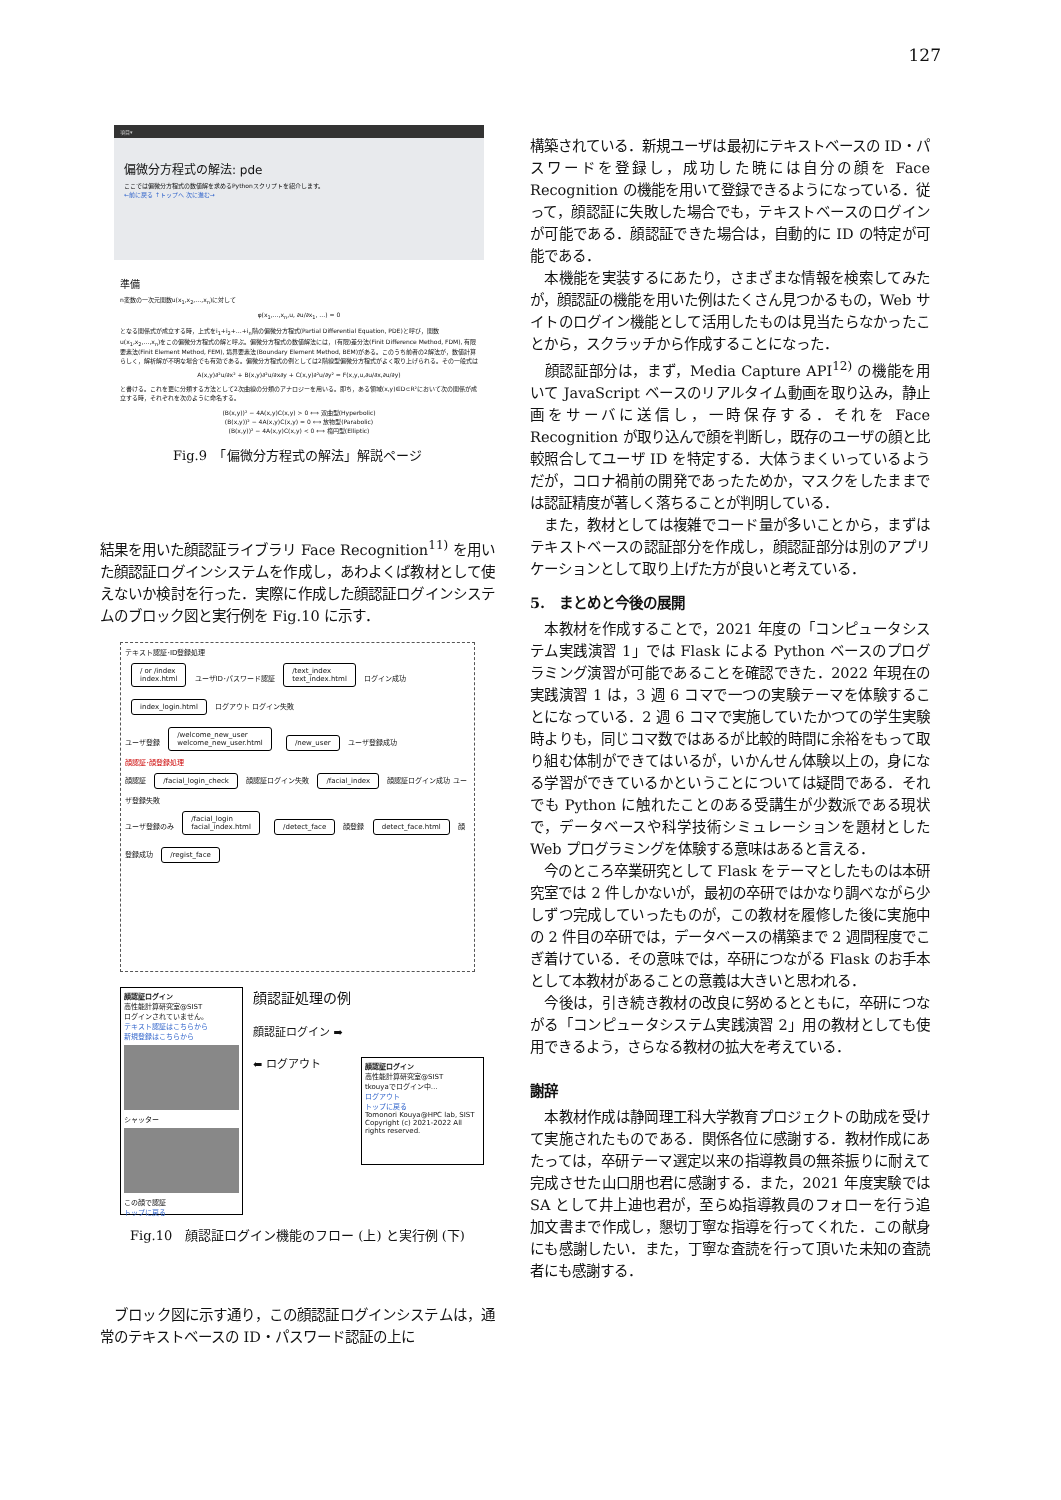127
項目▾
偏微分方程式の解法: pde
ここでは偏微分方程式の数値解を求めるPythonスクリプトを紹介します。
←前に戻る ↑トップへ 次に進む→
準備
n変数の一次元関数u(x<sub>1</sub>,x<sub>2</sub>,…,x<sub>n</sub>)に対して
φ(x<sub>1</sub>,…,x<sub>n</sub>,u, ∂u/∂x<sub>1</sub>, …) = 0
となる関係式が成立する時，上式をi<sub>1</sub>+i<sub>2</sub>+…+i<sub>n</sub>階の偏微分方程式(Partial Differential Equation, PDE)と呼び，関数u(x<sub>1</sub>,x<sub>2</sub>,…,x<sub>n</sub>)をこの偏微分方程式の解と呼ぶ。偏微分方程式の数値解法には，(有限)差分法(Finit Difference Method, FDM), 有限要素法(Finit Element Method, FEM), 境界要素法(Boundary Element Method, BEM)がある。このうち前者の2解法が，数値計算らしく，解析解が不明な場合でも有効である。偏微分方程式の例としては2階線型偏微分方程式がよく取り上げられる。その一般式は
A(x,y)∂²u/∂x² + B(x,y)∂²u/∂x∂y + C(x,y)∂²u/∂y² = F(x,y,u,∂u/∂x,∂u/∂y)
と書ける。これを更に分類する方法として2次曲線の分類のアナロジーを用いる。即ち，ある領域(x,y)∈D⊂R²において次の関係が成立する時，それぞれを次のように命名する。
(B(x,y))² − 4A(x,y)C(x,y) > 0 ⟺ 双曲型(Hyperbolic)
(B(x,y))² − 4A(x,y)C(x,y) = 0 ⟺ 放物型(Parabolic)
(B(x,y))² − 4A(x,y)C(x,y) < 0 ⟺ 楕円型(Elliptic)
Fig.9　「偏微分方程式の解法」解説ページ
結果を用いた顔認証ライブラリ Face Recognition<sup>11)</sup> を用いた顔認証ログインシステムを作成し，あわよくば教材として使えないか検討を行った．実際に作成した顔認証ログインシステムのブロック図と実行例を Fig.10 に示す．
テキスト認証･ID登録処理
/ or /index
index.html ユーザID･パスワード認証 /text_index
text_index.html ログイン成功 index_login.html ログアウト ログイン失敗
ユーザ登録 /welcome_new_user
welcome_new_user.html /new_user ユーザ登録成功
顔認証･顔登録処理
顔認証 /facial_login_check 顔認証ログイン失敗 /facial_index 顔認証ログイン成功 ユーザ登録失敗
ユーザ登録のみ /facial_login
facial_index.html /detect_face 顔登録 detect_face.html 顔登録成功 /regist_face
顔認証ログイン
高性能計算研究室@SIST
ログインされていません。
テキスト認証はこちらから
新規登録はこちらから
シャッター
この顔で認証
トップに戻る
顔認証処理の例
顔認証ログイン ➡
⬅ ログアウト
顔認証ログイン
高性能計算研究室@SIST
tkouyaでログイン中…
ログアウト
トップに戻る
Tomonori Kouya@HPC lab, SIST
Copyright (c) 2021-2022 All rights reserved.
Fig.10　顔認証ログイン機能のフロー (上) と実行例 (下)
　ブロック図に示す通り，この顔認証ログインシステムは，通常のテキストベースの ID・パスワード認証の上に
構築されている．新規ユーザは最初にテキストベースの ID・パスワードを登録し，成功した暁には自分の顔を Face Recognition の機能を用いて登録できるようになっている．従って，顔認証に失敗した場合でも，テキストベースのログインが可能である．顔認証できた場合は，自動的に ID の特定が可能である．
　本機能を実装するにあたり，さまざまな情報を検索してみたが，顔認証の機能を用いた例はたくさん見つかるもの，Web サイトのログイン機能として活用したものは見当たらなかったことから，スクラッチから作成することになった．
　顔認証部分は，まず，Media Capture API<sup>12)</sup> の機能を用いて JavaScript ベースのリアルタイム動画を取り込み，静止画をサーバに送信し，一時保存する．それを Face Recognition が取り込んで顔を判断し，既存のユーザの顔と比較照合してユーザ ID を特定する．大体うまくいっているようだが，コロナ禍前の開発であったためか，マスクをしたままでは認証精度が著しく落ちることが判明している．
　また，教材としては複雑でコード量が多いことから，まずはテキストベースの認証部分を作成し，顔認証部分は別のアプリケーションとして取り上げた方が良いと考えている．
5.　まとめと今後の展開
　本教材を作成することで，2021 年度の「コンピュータシステム実践演習 1」では Flask による Python ベースのプログラミング演習が可能であることを確認できた．2022 年現在の実践演習 1 は，3 週 6 コマで一つの実験テーマを体験することになっている．2 週 6 コマで実施していたかつての学生実験時よりも，同じコマ数ではあるが比較的時間に余裕をもって取り組む体制ができてはいるが，いかんせん体験以上の，身になる学習ができているかということについては疑問である．それでも Python に触れたことのある受講生が少数派である現状で，データベースや科学技術シミュレーションを題材とした Web プログラミングを体験する意味はあると言える．
　今のところ卒業研究として Flask をテーマとしたものは本研究室では 2 件しかないが，最初の卒研ではかなり調べながら少しずつ完成していったものが，この教材を履修した後に実施中の 2 件目の卒研では，データベースの構築まで 2 週間程度でこぎ着けている．その意味では，卒研につながる Flask のお手本として本教材があることの意義は大きいと思われる．
　今後は，引き続き教材の改良に努めるとともに，卒研につながる「コンピュータシステム実践演習 2」用の教材としても使用できるよう，さらなる教材の拡大を考えている．
謝辞
　本教材作成は静岡理工科大学教育プロジェクトの助成を受けて実施されたものである．関係各位に感謝する．教材作成にあたっては，卒研テーマ選定以来の指導教員の無茶振りに耐えて完成させた山口朋也君に感謝する．また，2021 年度実験では SA として井上迪也君が，至らぬ指導教員のフォローを行う追加文書まで作成し，懇切丁寧な指導を行ってくれた．この献身にも感謝したい．また，丁寧な査読を行って頂いた未知の査読者にも感謝する．